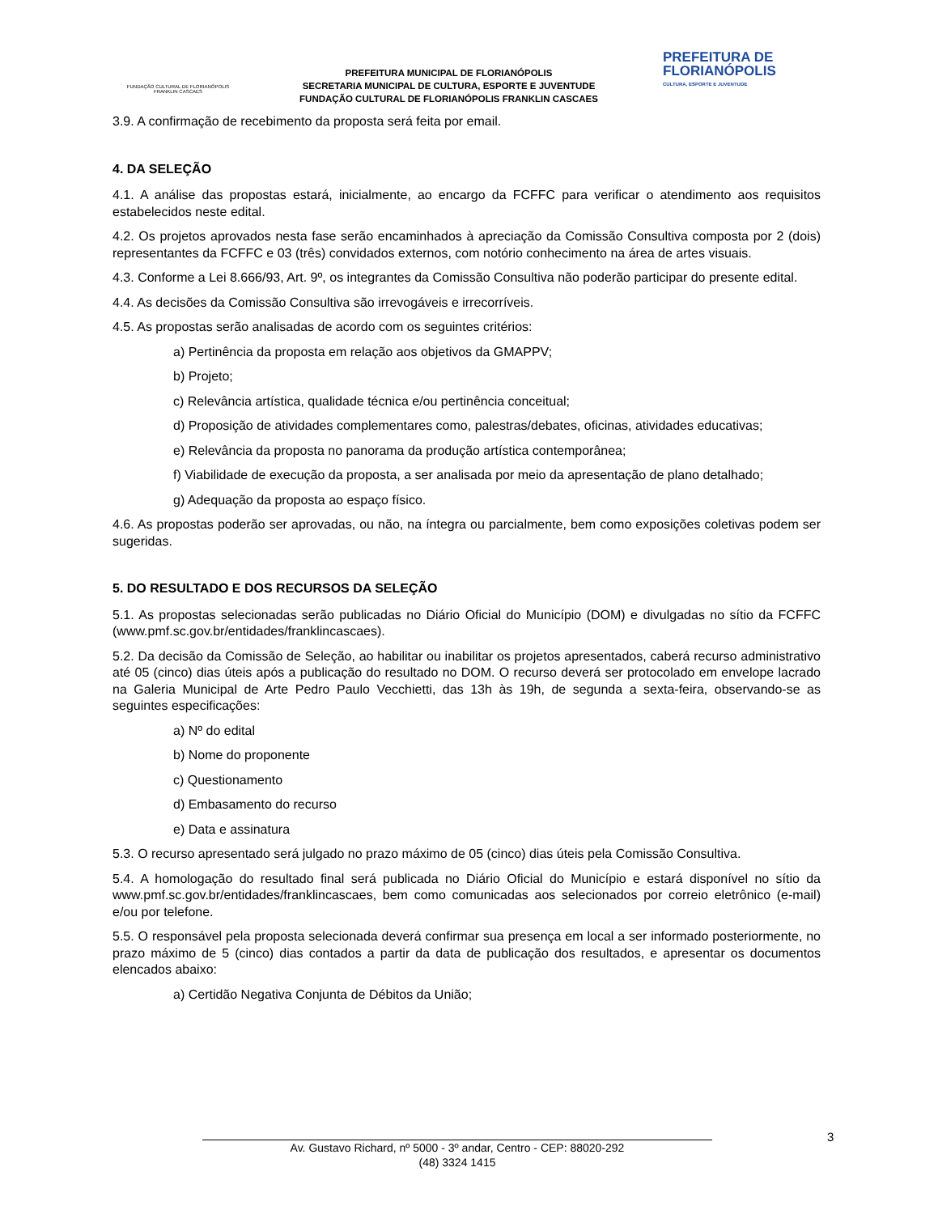FUNDAÇÃO CULTURAL DE FLORIANÓPOLIS
FRANKLIN CASCAES
PREFEITURA MUNICIPAL DE FLORIANÓPOLIS
SECRETARIA MUNICIPAL DE CULTURA, ESPORTE E JUVENTUDE
FUNDAÇÃO CULTURAL DE FLORIANÓPOLIS FRANKLIN CASCAES
PREFEITURA DE
FLORIANÓPOLIS
CULTURA, ESPORTE E JUVENTUDE
3.9. A confirmação de recebimento da proposta será feita por email.
4. DA SELEÇÃO
4.1. A análise das propostas estará, inicialmente, ao encargo da FCFFC para verificar o atendimento aos requisitos estabelecidos neste edital.
4.2. Os projetos aprovados nesta fase serão encaminhados à apreciação da Comissão Consultiva composta por 2 (dois) representantes da FCFFC e 03 (três) convidados externos, com notório conhecimento na área de artes visuais.
4.3. Conforme a Lei 8.666/93, Art. 9º, os integrantes da Comissão Consultiva não poderão participar do presente edital.
4.4. As decisões da Comissão Consultiva são irrevogáveis e irrecorríveis.
4.5. As propostas serão analisadas de acordo com os seguintes critérios:
a) Pertinência da proposta em relação aos objetivos da GMAPPV;
b) Projeto;
c) Relevância artística, qualidade técnica e/ou pertinência conceitual;
d) Proposição de atividades complementares como, palestras/debates, oficinas, atividades educativas;
e) Relevância da proposta no panorama da produção artística contemporânea;
f) Viabilidade de execução da proposta, a ser analisada por meio da apresentação de plano detalhado;
g) Adequação da proposta ao espaço físico.
4.6. As propostas poderão ser aprovadas, ou não, na íntegra ou parcialmente, bem como exposições coletivas podem ser sugeridas.
5. DO RESULTADO E DOS RECURSOS DA SELEÇÃO
5.1. As propostas selecionadas serão publicadas no Diário Oficial do Município (DOM) e divulgadas no sítio da FCFFC (www.pmf.sc.gov.br/entidades/franklincascaes).
5.2. Da decisão da Comissão de Seleção, ao habilitar ou inabilitar os projetos apresentados, caberá recurso administrativo até 05 (cinco) dias úteis após a publicação do resultado no DOM. O recurso deverá ser protocolado em envelope lacrado na Galeria Municipal de Arte Pedro Paulo Vecchietti, das 13h às 19h, de segunda a sexta-feira, observando-se as seguintes especificações:
a) Nº do edital
b) Nome do proponente
c) Questionamento
d) Embasamento do recurso
e) Data e assinatura
5.3. O recurso apresentado será julgado no prazo máximo de 05 (cinco) dias úteis pela Comissão Consultiva.
5.4. A homologação do resultado final será publicada no Diário Oficial do Município e estará disponível no sítio da www.pmf.sc.gov.br/entidades/franklincascaes, bem como comunicadas aos selecionados por correio eletrônico (e-mail) e/ou por telefone.
5.5. O responsável pela proposta selecionada deverá confirmar sua presença em local a ser informado posteriormente, no prazo máximo de 5 (cinco) dias contados a partir da data de publicação dos resultados, e apresentar os documentos elencados abaixo:
a) Certidão Negativa Conjunta de Débitos da União;
3
Av. Gustavo Richard, nº 5000 - 3º andar, Centro - CEP: 88020-292
(48) 3324 1415